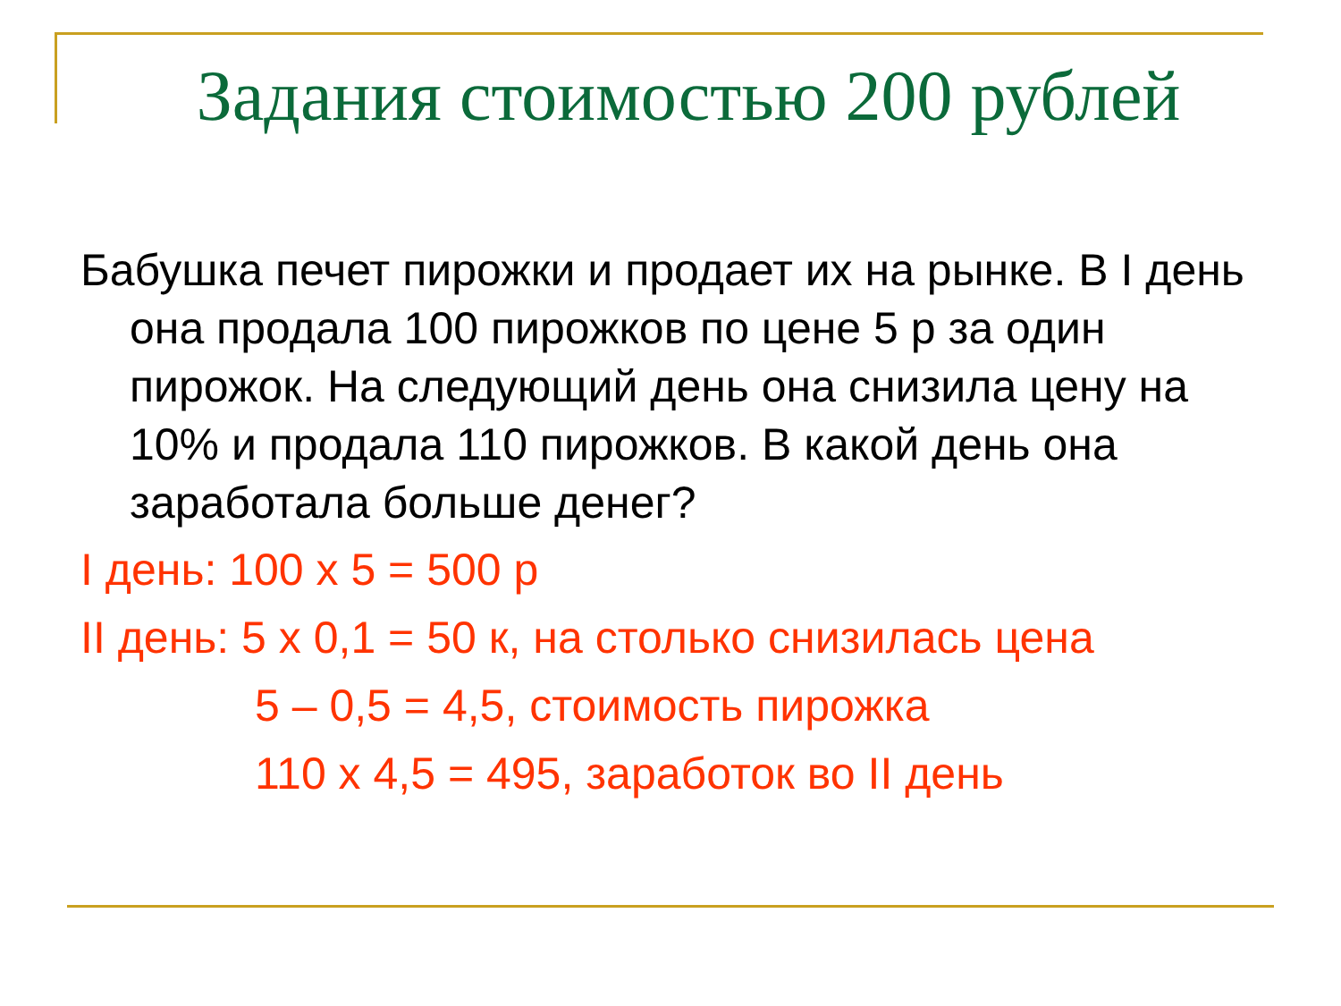Задания стоимостью 200 рублей
Бабушка печет пирожки и продает их на рынке. В I день она продала 100 пирожков по цене 5 р за один пирожок. На следующий день она снизила цену на 10% и продала 110 пирожков. В какой день она заработала больше денег?
I день: 100 х 5 = 500 р
II день: 5 х 0,1 = 50 к, на столько снизилась цена
5 – 0,5 = 4,5, стоимость пирожка
110 х 4,5 = 495, заработок во II день